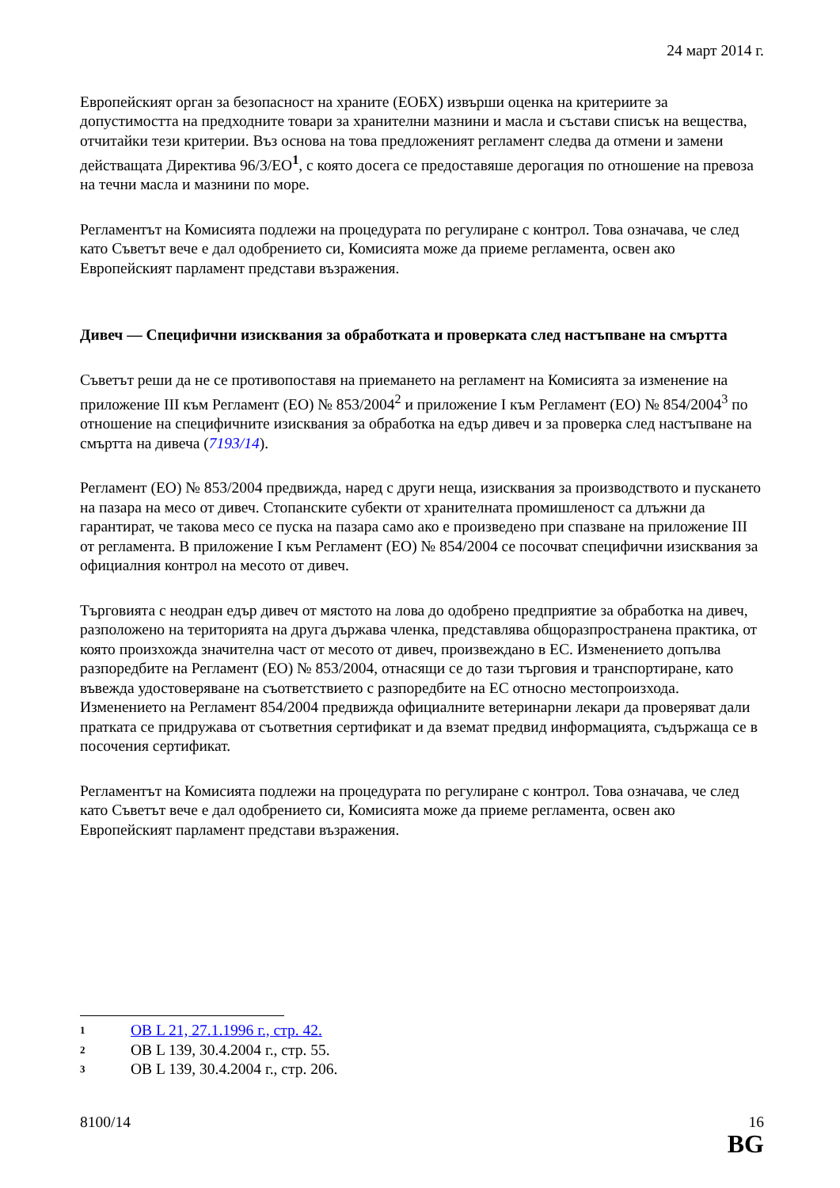24 март 2014 г.
Европейският орган за безопасност на храните (ЕОБХ) извърши оценка на критериите за допустимостта на предходните товари за хранителни мазнини и масла и състави списък на вещества, отчитайки тези критерии. Въз основа на това предложеният регламент следва да отмени и замени действащата Директива 96/3/ЕО<sup>1</sup>, с която досега се предоставяше дерогация по отношение на превоза на течни масла и мазнини по море.
Регламентът на Комисията подлежи на процедурата по регулиране с контрол. Това означава, че след като Съветът вече е дал одобрението си, Комисията може да приеме регламента, освен ако Европейският парламент представи възражения.
Дивеч — Специфични изисквания за обработката и проверката след настъпване на смъртта
Съветът реши да не се противопоставя на приемането на регламент на Комисията за изменение на приложение III към Регламент (ЕО) № 853/2004<sup>2</sup> и приложение I към Регламент (ЕО) № 854/2004<sup>3</sup> по отношение на специфичните изисквания за обработка на едър дивеч и за проверка след настъпване на смъртта на дивеча (7193/14).
Регламент (ЕО) № 853/2004 предвижда, наред с други неща, изисквания за производството и пускането на пазара на месо от дивеч. Стопанските субекти от хранителната промишленост са длъжни да гарантират, че такова месо се пуска на пазара само ако е произведено при спазване на приложение III от регламента. В приложение I към Регламент (ЕО) № 854/2004 се посочват специфични изисквания за официалния контрол на месото от дивеч.
Търговията с неодран едър дивеч от мястото на лова до одобрено предприятие за обработка на дивеч, разположено на територията на друга държава членка, представлява общоразпространена практика, от която произхожда значителна част от месото от дивеч, произвеждано в ЕС. Изменението допълва разпоредбите на Регламент (ЕО) № 853/2004, отнасящи се до тази търговия и транспортиране, като въвежда удостоверяване на съответствието с разпоредбите на ЕС относно местопроизхода. Изменението на Регламент 854/2004 предвижда официалните ветеринарни лекари да проверяват дали пратката се придружава от съответния сертификат и да вземат предвид информацията, съдържаща се в посочения сертификат.
Регламентът на Комисията подлежи на процедурата по регулиране с контрол. Това означава, че след като Съветът вече е дал одобрението си, Комисията може да приеме регламента, освен ако Европейският парламент представи възражения.
1 ОВ L 21, 27.1.1996 г., стр. 42.
2 ОВ L 139, 30.4.2004 г., стр. 55.
3 ОВ L 139, 30.4.2004 г., стр. 206.
8100/14 16
BG